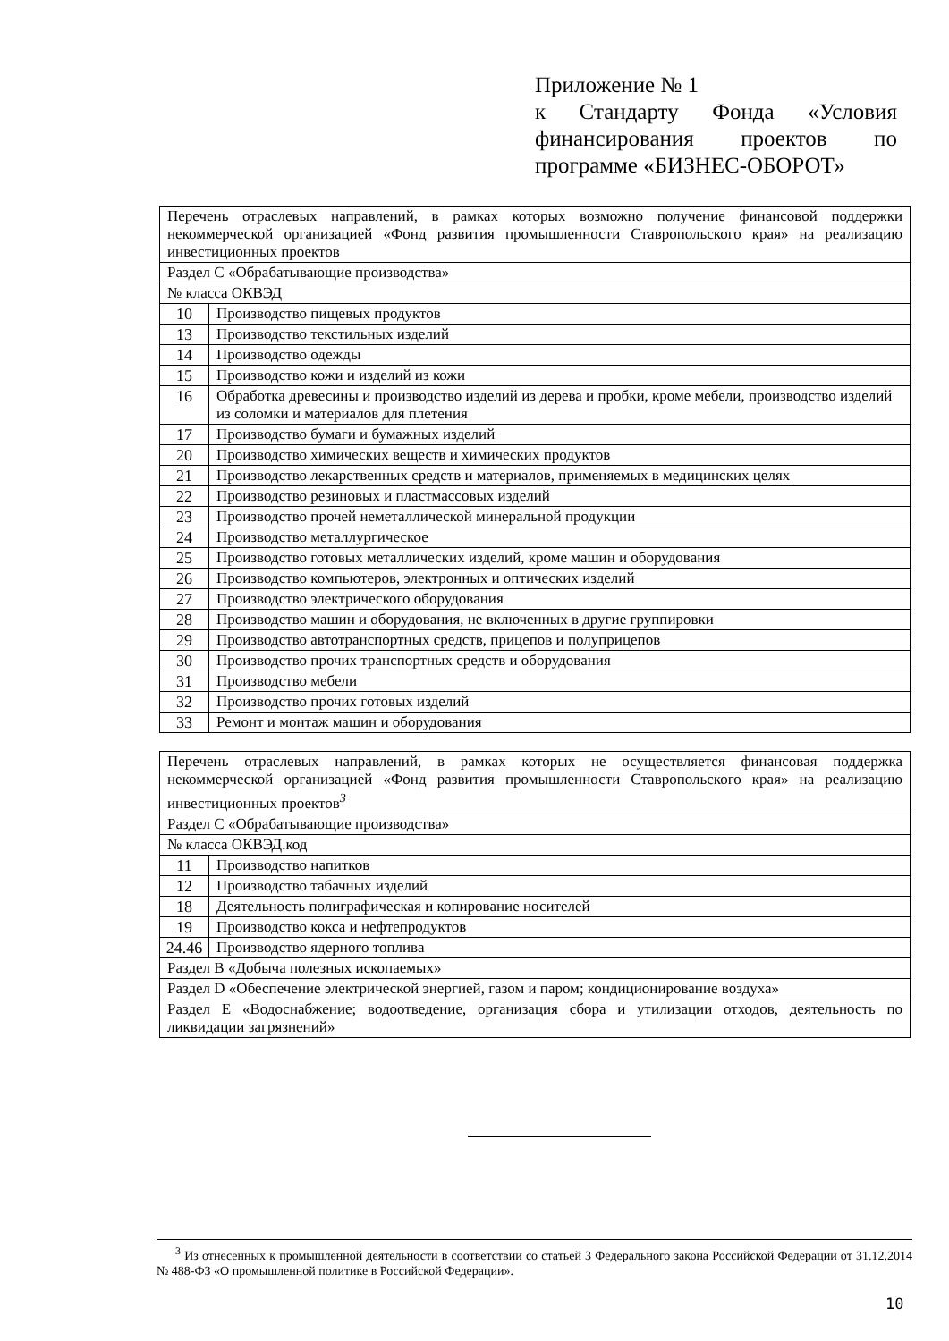Приложение № 1
к Стандарту Фонда «Условия финансирования проектов по программе «БИЗНЕС-ОБОРОТ»
| Перечень отраслевых направлений, в рамках которых возможно получение финансовой поддержки некоммерческой организацией «Фонд развития промышленности Ставропольского края» на реализацию инвестиционных проектов | |
| Раздел С «Обрабатывающие производства» | |
| № класса ОКВЭД | |
| 10 | Производство пищевых продуктов |
| 13 | Производство текстильных изделий |
| 14 | Производство одежды |
| 15 | Производство кожи и изделий из кожи |
| 16 | Обработка древесины и производство изделий из дерева и пробки, кроме мебели, производство изделий из соломки и материалов для плетения |
| 17 | Производство бумаги и бумажных изделий |
| 20 | Производство химических веществ и химических продуктов |
| 21 | Производство лекарственных средств и материалов, применяемых в медицинских целях |
| 22 | Производство резиновых и пластмассовых изделий |
| 23 | Производство прочей неметаллической минеральной продукции |
| 24 | Производство металлургическое |
| 25 | Производство готовых металлических изделий, кроме машин и оборудования |
| 26 | Производство компьютеров, электронных и оптических изделий |
| 27 | Производство электрического оборудования |
| 28 | Производство машин и оборудования, не включенных в другие группировки |
| 29 | Производство автотранспортных средств, прицепов и полуприцепов |
| 30 | Производство прочих транспортных средств и оборудования |
| 31 | Производство мебели |
| 32 | Производство прочих готовых изделий |
| 33 | Ремонт и монтаж машин и оборудования |
| Перечень отраслевых направлений, в рамках которых не осуществляется финансовая поддержка некоммерческой организацией «Фонд развития промышленности Ставропольского края» на реализацию инвестиционных проектов<sup>3</sup> | |
| Раздел С «Обрабатывающие производства» | |
| № класса ОКВЭД.код | |
| 11 | Производство напитков |
| 12 | Производство табачных изделий |
| 18 | Деятельность полиграфическая и копирование носителей |
| 19 | Производство кокса и нефтепродуктов |
| 24.46 | Производство ядерного топлива |
| Раздел В «Добыча полезных ископаемых» | |
| Раздел D «Обеспечение электрической энергией, газом и паром; кондиционирование воздуха» | |
| Раздел Е «Водоснабжение; водоотведение, организация сбора и утилизации отходов, деятельность по ликвидации загрязнений» | |
<sup>3</sup> Из отнесенных к промышленной деятельности в соответствии со статьей 3 Федерального закона Российской Федерации от 31.12.2014 № 488-ФЗ «О промышленной политике в Российской Федерации».
10